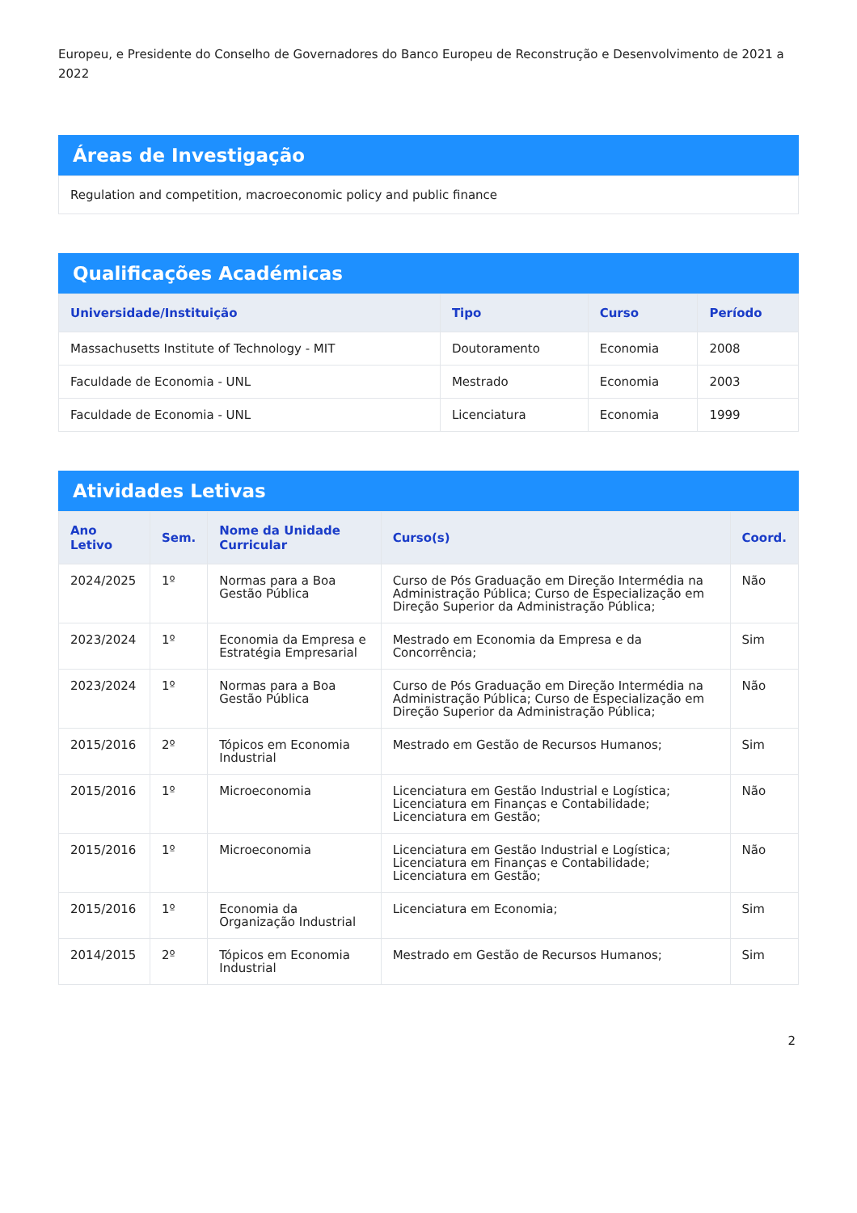Europeu, e Presidente do Conselho de Governadores do Banco Europeu de Reconstrução e Desenvolvimento de 2021 a 2022
Áreas de Investigação
Regulation and competition, macroeconomic policy and public finance
Qualificações Académicas
| Universidade/Instituição | Tipo | Curso | Período |
| --- | --- | --- | --- |
| Massachusetts Institute of Technology - MIT | Doutoramento | Economia | 2008 |
| Faculdade de Economia - UNL | Mestrado | Economia | 2003 |
| Faculdade de Economia - UNL | Licenciatura | Economia | 1999 |
Atividades Letivas
| Ano Letivo | Sem. | Nome da Unidade Curricular | Curso(s) | Coord. |
| --- | --- | --- | --- | --- |
| 2024/2025 | 1º | Normas para a Boa Gestão Pública | Curso de Pós Graduação em Direção Intermédia na Administração Pública; Curso de Especialização em Direção Superior da Administração Pública; | Não |
| 2023/2024 | 1º | Economia da Empresa e Estratégia Empresarial | Mestrado em Economia da Empresa e da Concorrência; | Sim |
| 2023/2024 | 1º | Normas para a Boa Gestão Pública | Curso de Pós Graduação em Direção Intermédia na Administração Pública; Curso de Especialização em Direção Superior da Administração Pública; | Não |
| 2015/2016 | 2º | Tópicos em Economia Industrial | Mestrado em Gestão de Recursos Humanos; | Sim |
| 2015/2016 | 1º | Microeconomia | Licenciatura em Gestão Industrial e Logística; Licenciatura em Finanças e Contabilidade; Licenciatura em Gestão; | Não |
| 2015/2016 | 1º | Microeconomia | Licenciatura em Gestão Industrial e Logística; Licenciatura em Finanças e Contabilidade; Licenciatura em Gestão; | Não |
| 2015/2016 | 1º | Economia da Organização Industrial | Licenciatura em Economia; | Sim |
| 2014/2015 | 2º | Tópicos em Economia Industrial | Mestrado em Gestão de Recursos Humanos; | Sim |
2